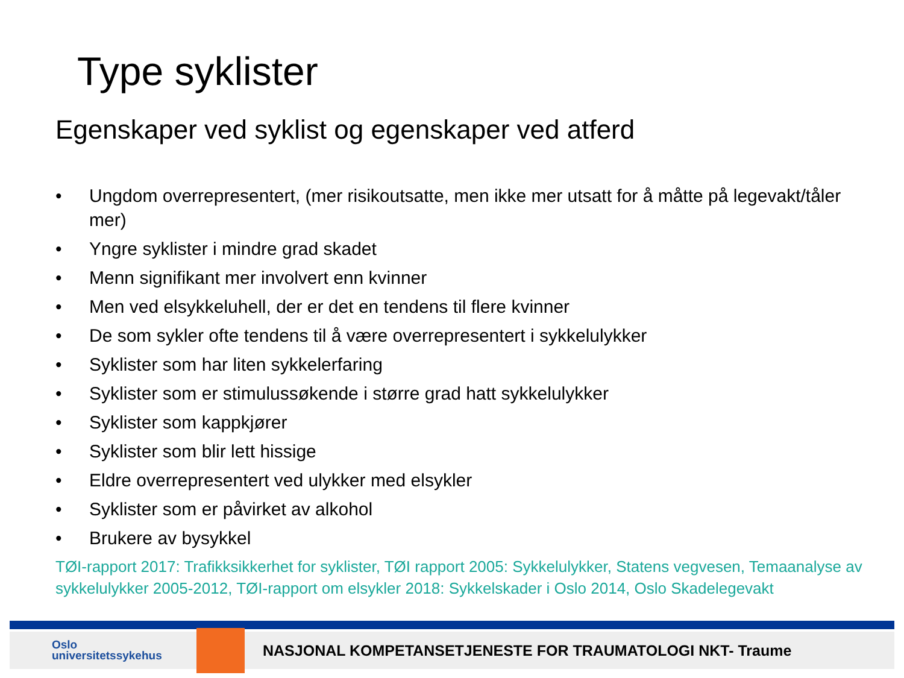Type syklister
Egenskaper ved syklist og egenskaper ved atferd
• Ungdom overrepresentert, (mer risikoutsatte, men ikke mer utsatt for å måtte på legevakt/tåler mer)
• Yngre syklister i mindre grad skadet
• Menn signifikant mer involvert enn kvinner
• Men ved elsykkeluhell, der er det en tendens til flere kvinner
• De som sykler ofte tendens til å være overrepresentert i sykkelulykker
• Syklister som har liten sykkelerfaring
• Syklister som er stimulussøkende i større grad hatt sykkelulykker
• Syklister som kappkjører
• Syklister som blir lett hissige
• Eldre overrepresentert ved ulykker med elsykler
• Syklister som er påvirket av alkohol
• Brukere av bysykkel
TØI-rapport 2017: Trafikksikkerhet for syklister, TØI rapport 2005: Sykkelulykker, Statens vegvesen, Temaanalyse av sykkelulykker 2005-2012, TØI-rapport om elsykler 2018: Sykkelskader i Oslo 2014, Oslo Skadelegevakt
Oslo
universitetssykehus
NASJONAL KOMPETANSETJENESTE FOR TRAUMATOLOGI NKT- Traume